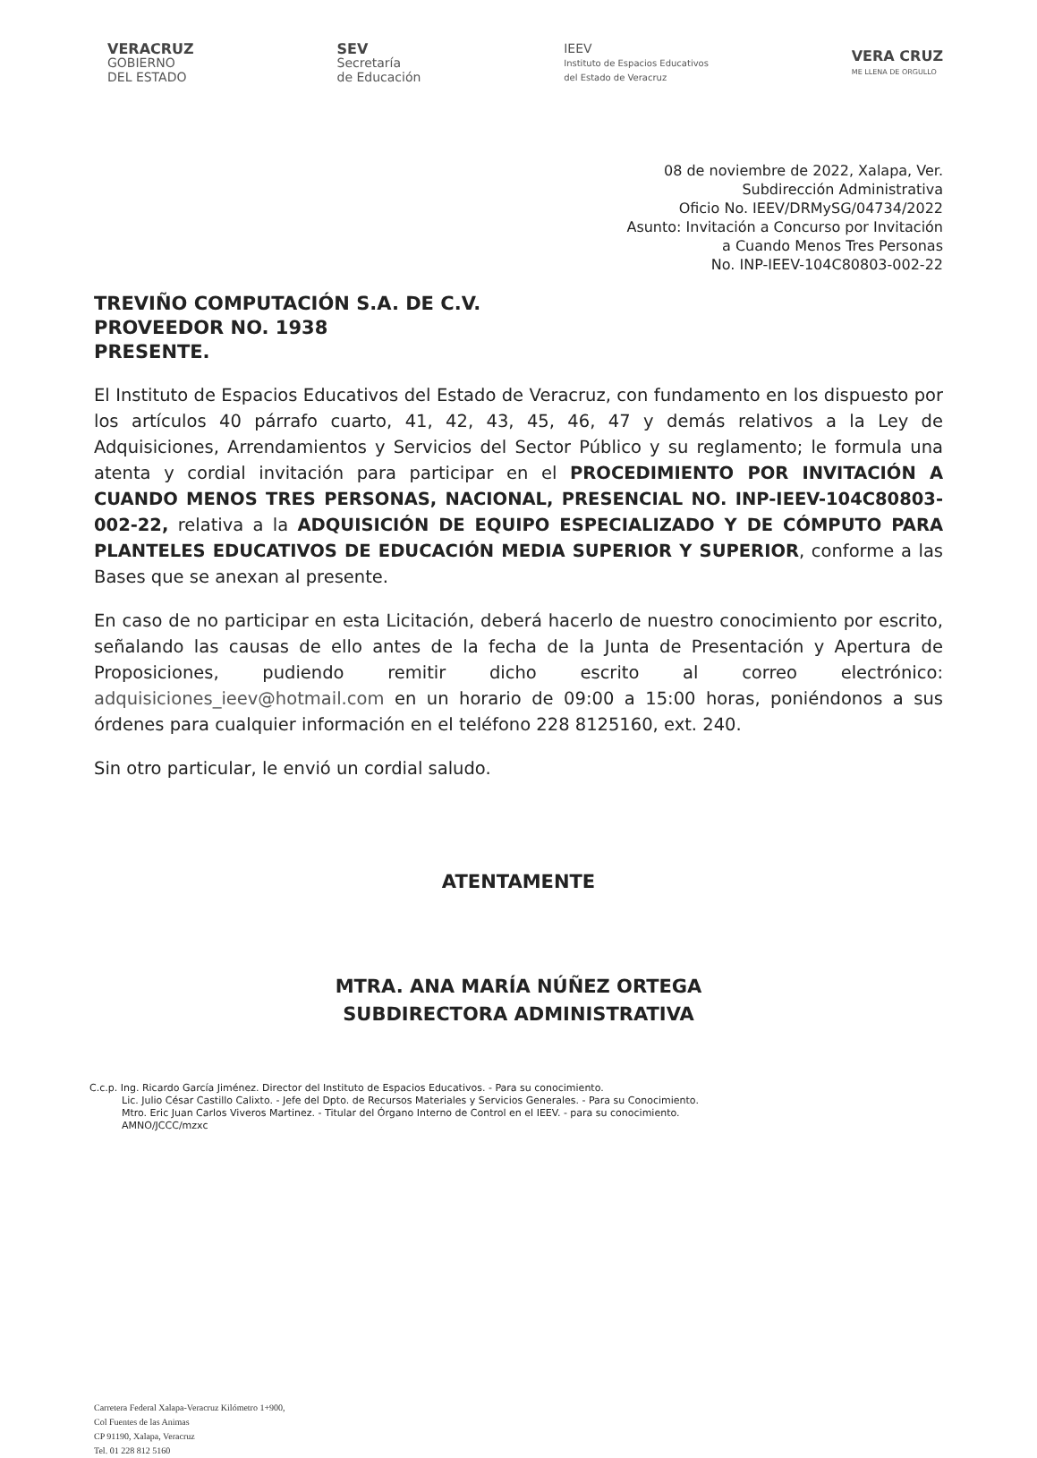VERACRUZ
GOBIERNO
DEL ESTADO
SEV
Secretaría
de Educación
IEEV
Instituto de Espacios Educativos
del Estado de Veracruz
VERA CRUZ
ME LLENA DE ORGULLO
08 de noviembre de 2022, Xalapa, Ver.
Subdirección Administrativa
Oficio No. IEEV/DRMySG/04734/2022
Asunto: Invitación a Concurso por Invitación
a Cuando Menos Tres Personas
No. INP-IEEV-104C80803-002-22
TREVIÑO COMPUTACIÓN S.A. DE C.V.
PROVEEDOR NO. 1938
PRESENTE.
El Instituto de Espacios Educativos del Estado de Veracruz, con fundamento en los dispuesto por los artículos 40 párrafo cuarto, 41, 42, 43, 45, 46, 47 y demás relativos a la Ley de Adquisiciones, Arrendamientos y Servicios del Sector Público y su reglamento; le formula una atenta y cordial invitación para participar en el PROCEDIMIENTO POR INVITACIÓN A CUANDO MENOS TRES PERSONAS, NACIONAL, PRESENCIAL NO. INP-IEEV-104C80803-002-22, relativa a la ADQUISICIÓN DE EQUIPO ESPECIALIZADO Y DE CÓMPUTO PARA PLANTELES EDUCATIVOS DE EDUCACIÓN MEDIA SUPERIOR Y SUPERIOR, conforme a las Bases que se anexan al presente.
En caso de no participar en esta Licitación, deberá hacerlo de nuestro conocimiento por escrito, señalando las causas de ello antes de la fecha de la Junta de Presentación y Apertura de Proposiciones, pudiendo remitir dicho escrito al correo electrónico: adquisiciones_ieev@hotmail.com en un horario de 09:00 a 15:00 horas, poniéndonos a sus órdenes para cualquier información en el teléfono 228 8125160, ext. 240.
Sin otro particular, le envió un cordial saludo.
ATENTAMENTE
MTRA. ANA MARÍA NÚÑEZ ORTEGA
SUBDIRECTORA ADMINISTRATIVA
C.c.p. Ing. Ricardo García Jiménez. Director del Instituto de Espacios Educativos. - Para su conocimiento.
Lic. Julio César Castillo Calixto. - Jefe del Dpto. de Recursos Materiales y Servicios Generales. - Para su Conocimiento.
Mtro. Eric Juan Carlos Viveros Martinez. - Titular del Órgano Interno de Control en el IEEV. - para su conocimiento.
AMNO/JCCC/mzxc
Carretera Federal Xalapa-Veracruz Kilómetro 1+900,
Col Fuentes de las Animas
CP 91190, Xalapa, Veracruz
Tel. 01 228 812 5160